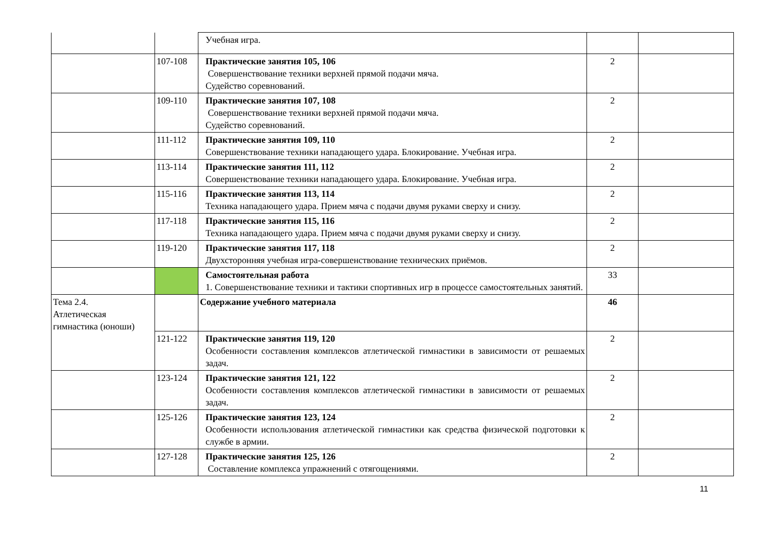| | | Учебная игра. | | |
| | 107-108 | Практические занятия 105, 106 Совершенствование техники верхней прямой подачи мяча. Судейство соревнований. | 2 | |
| | 109-110 | Практические занятия 107, 108 Совершенствование техники верхней прямой подачи мяча. Судейство соревнований. | 2 | |
| | 111-112 | Практические занятия 109, 110 Совершенствование техники нападающего удара. Блокирование. Учебная игра. | 2 | |
| | 113-114 | Практические занятия 111, 112 Совершенствование техники нападающего удара. Блокирование. Учебная игра. | 2 | |
| | 115-116 | Практические занятия 113, 114 Техника нападающего удара. Прием мяча с подачи двумя руками сверху и снизу. | 2 | |
| | 117-118 | Практические занятия 115, 116 Техника нападающего удара. Прием мяча с подачи двумя руками сверху и снизу. | 2 | |
| | 119-120 | Практические занятия 117, 118 Двухсторонняя учебная игра-совершенствование технических приёмов. | 2 | |
| | | Самостоятельная работа 1. Совершенствование техники и тактики спортивных игр в процессе самостоятельных занятий. | 33 | |
| Тема 2.4. Атлетическая гимнастика (юноши) | | Содержание учебного материала | 46 | |
| | 121-122 | Практические занятия 119, 120 Особенности составления комплексов атлетической гимнастики в зависимости от решаемых задач. | 2 | |
| | 123-124 | Практические занятия 121, 122 Особенности составления комплексов атлетической гимнастики в зависимости от решаемых задач. | 2 | |
| | 125-126 | Практические занятия 123, 124 Особенности использования атлетической гимнастики как средства физической подготовки к службе в армии. | 2 | |
| | 127-128 | Практические занятия 125, 126 Составление комплекса упражнений с отягощениями. | 2 | |
11